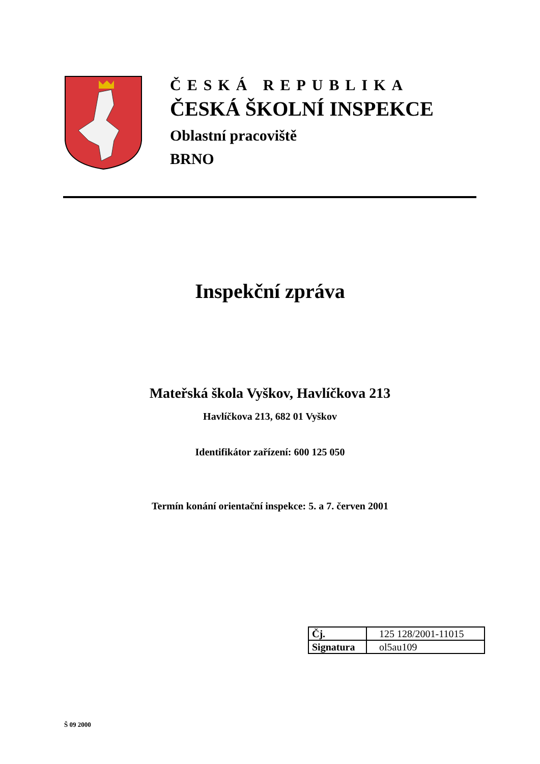ČESKÁ REPUBLIKA
ČESKÁ ŠKOLNÍ INSPEKCE
Oblastní pracoviště
BRNO
Inspekční zpráva
Mateřská škola Vyškov, Havlíčkova 213
Havlíčkova 213, 682 01 Vyškov
Identifikátor zařízení: 600 125 050
Termín konání orientační inspekce: 5. a 7. červen 2001
| Čj. | 125 128/2001-11015 |
| Signatura | ol5au109 |
Š 09 2000